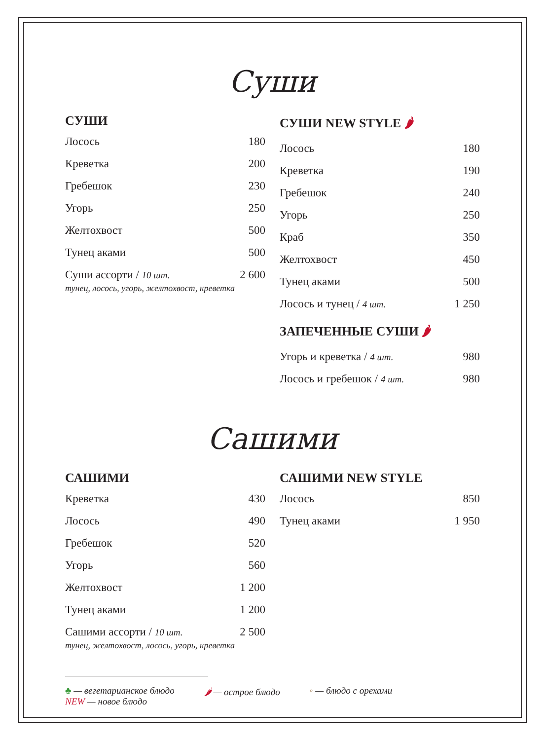Суши
СУШИ
| Лосось | 180 |
| Креветка | 200 |
| Гребешок | 230 |
| Угорь | 250 |
| Желтохвост | 500 |
| Тунец аками | 500 |
| Суши ассорти / 10 шт. тунец, лосось, угорь, желтохвост, креветка | 2 600 |
СУШИ NEW STYLE 🌶
| Лосось | 180 |
| Креветка | 190 |
| Гребешок | 240 |
| Угорь | 250 |
| Краб | 350 |
| Желтохвост | 450 |
| Тунец аками | 500 |
| Лосось и тунец / 4 шт. | 1 250 |
ЗАПЕЧЕННЫЕ СУШИ 🌶
| Угорь и креветка / 4 шт. | 980 |
| Лосось и гребешок / 4 шт. | 980 |
Сашими
САШИМИ
| Креветка | 430 |
| Лосось | 490 |
| Гребешок | 520 |
| Угорь | 560 |
| Желтохвост | 1 200 |
| Тунец аками | 1 200 |
| Сашими ассорти / 10 шт. тунец, желтохвост, лосось, угорь, креветка | 2 500 |
САШИМИ NEW STYLE
| Лосось | 850 |
| Тунец аками | 1 950 |
♣ — вегетарианское блюдо
NEW — новое блюдо 🌶 — острое блюдо ◦ — блюдо с орехами